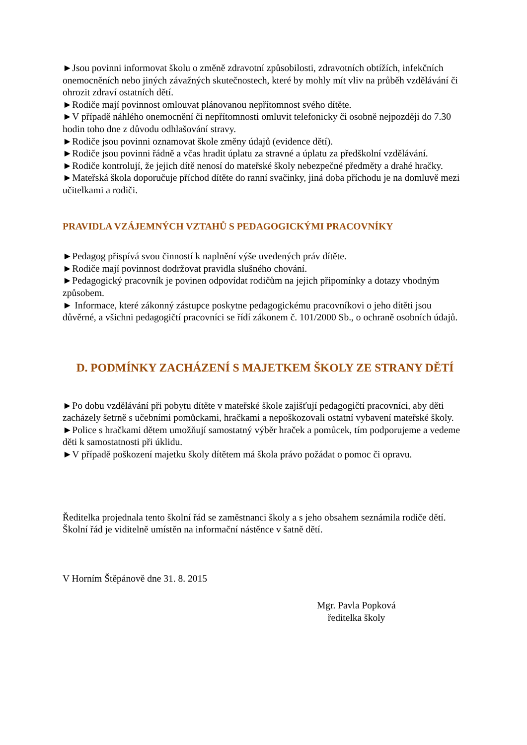►Jsou povinni informovat školu o změně zdravotní způsobilosti, zdravotních obtížích, infekčních onemocněních nebo jiných závažných skutečnostech, které by mohly mít vliv na průběh vzdělávání či ohrozit zdraví ostatních dětí.
►Rodiče mají povinnost omlouvat plánovanou nepřítomnost svého dítěte.
►V případě náhlého onemocnění či nepřítomnosti omluvit telefonicky či osobně nejpozději do 7.30 hodin toho dne z důvodu odhlašování stravy.
►Rodiče jsou povinni oznamovat škole změny údajů (evidence dětí).
►Rodiče jsou povinni řádně a včas hradit úplatu za stravné a úplatu za předškolní vzdělávání.
►Rodiče kontrolují, že jejich dítě nenosí do mateřské školy nebezpečné předměty a drahé hračky.
►Mateřská škola doporučuje příchod dítěte do ranní svačinky, jiná doba příchodu je na domluvě mezi učitelkami a rodiči.
PRAVIDLA VZÁJEMNÝCH VZTAHŮ S PEDAGOGICKÝMI PRACOVNÍKY
►Pedagog přispívá svou činností k naplnění výše uvedených práv dítěte.
►Rodiče mají povinnost dodržovat pravidla slušného chování.
►Pedagogický pracovník je povinen odpovídat rodičům na jejich připomínky a dotazy vhodným způsobem.
► Informace, které zákonný zástupce poskytne pedagogickému pracovníkovi o jeho dítěti jsou důvěrné, a všichni pedagogičtí pracovníci se řídí zákonem č. 101/2000 Sb., o ochraně osobních údajů.
D. PODMÍNKY ZACHÁZENÍ S MAJETKEM ŠKOLY ZE STRANY DĚTÍ
►Po dobu vzdělávání při pobytu dítěte v mateřské škole zajišťují pedagogičtí pracovníci, aby děti zacházely šetrně s učebními pomůckami, hračkami a nepoškozovali ostatní vybavení mateřské školy.
►Police s hračkami dětem umožňují samostatný výběr hraček a pomůcek, tím podporujeme a vedeme děti k samostatnosti při úklidu.
►V případě poškození majetku školy dítětem má škola právo požádat o pomoc či opravu.
Ředitelka projednala tento školní řád se zaměstnanci školy a s jeho obsahem seznámila rodiče dětí.
Školní řád je viditelně umístěn na informační nástěnce v šatně dětí.
V Horním Štěpánově dne 31. 8. 2015
Mgr. Pavla Popková
ředitelka školy